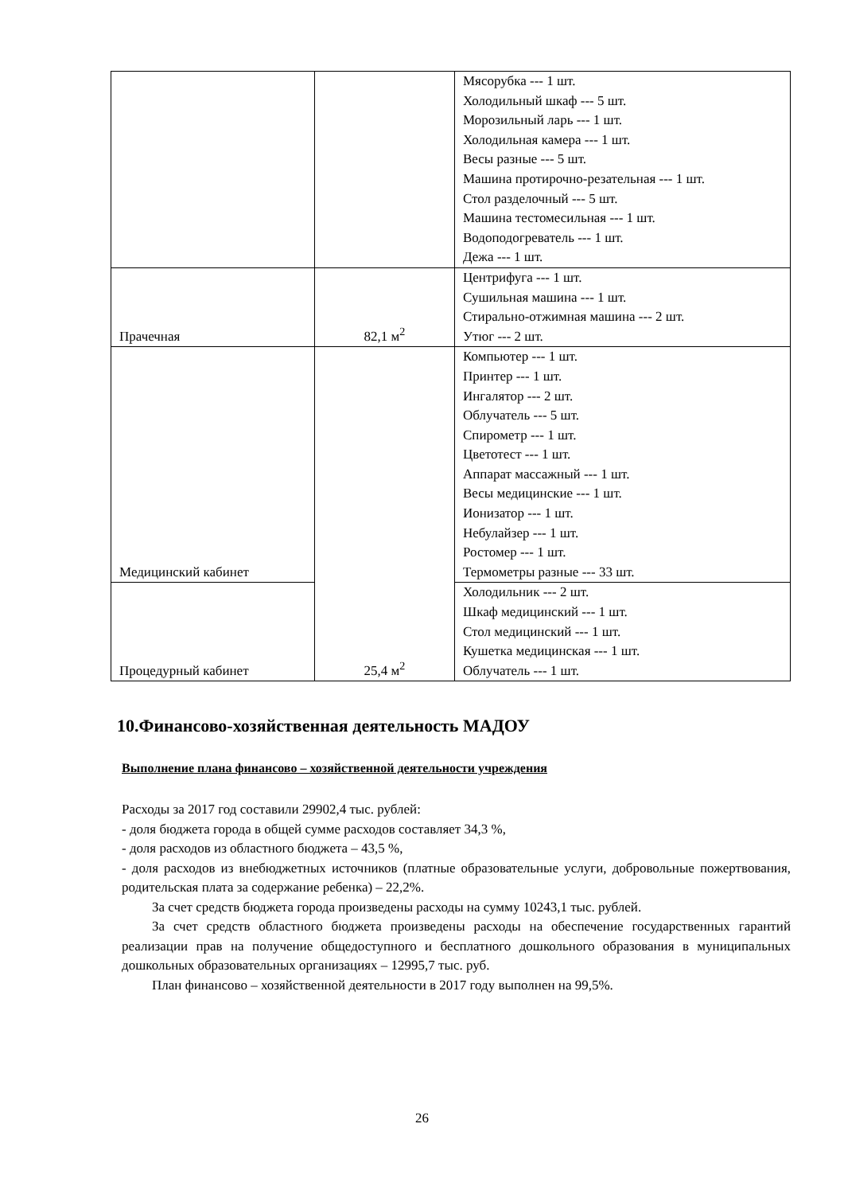| | | Мясорубка --- 1 шт. Холодильный шкаф --- 5 шт. Морозильный ларь --- 1 шт. Холодильная камера --- 1 шт. Весы разные --- 5 шт. Машина протирочно-резательная --- 1 шт. Стол разделочный --- 5 шт. Машина тестомесильная --- 1 шт. Водоподогреватель --- 1 шт. Дежа --- 1 шт. |
| Прачечная | 82,1 м<sup>2</sup> | Центрифуга --- 1 шт. Сушильная машина --- 1 шт. Стирально-отжимная машина --- 2 шт. Утюг --- 2 шт. |
| Медицинский кабинет | 25,4 м<sup>2</sup> | Компьютер --- 1 шт. Принтер --- 1 шт. Ингалятор --- 2 шт. Облучатель --- 5 шт. Спирометр --- 1 шт. Цветотест --- 1 шт. Аппарат массажный --- 1 шт. Весы медицинские --- 1 шт. Ионизатор --- 1 шт. Небулайзер --- 1 шт. Ростомер --- 1 шт. Термометры разные --- 33 шт. |
| Процедурный кабинет | | Холодильник --- 2 шт. Шкаф медицинский --- 1 шт. Стол медицинский --- 1 шт. Кушетка медицинская --- 1 шт. Облучатель --- 1 шт. |
10.Финансово-хозяйственная деятельность МАДОУ
Выполнение плана финансово – хозяйственной деятельности учреждения
Расходы за 2017 год составили 29902,4 тыс. рублей:
- доля бюджета города в общей сумме расходов составляет 34,3 %,
- доля расходов из областного бюджета – 43,5 %,
- доля расходов из внебюджетных источников (платные образовательные услуги, добровольные пожертвования, родительская плата за содержание ребенка) – 22,2%.
За счет средств бюджета города произведены расходы на сумму 10243,1 тыс. рублей.
За счет средств областного бюджета произведены расходы на обеспечение государственных гарантий реализации прав на получение общедоступного и бесплатного дошкольного образования в муниципальных дошкольных образовательных организациях – 12995,7 тыс. руб.
План финансово – хозяйственной деятельности в 2017 году выполнен на 99,5%.
26